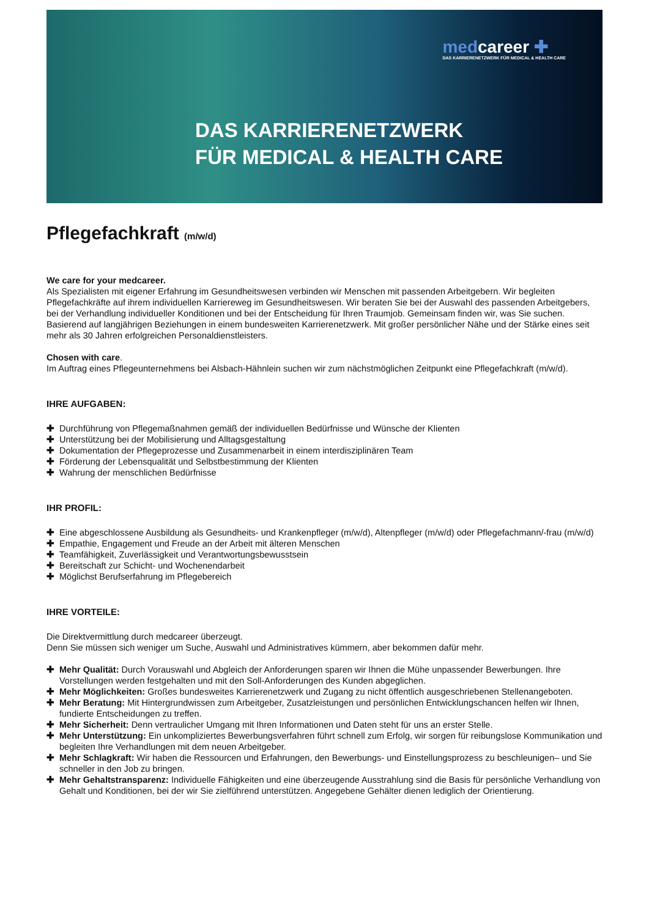medcareer ✚
DAS KARRIERENETZWERK FÜR MEDICAL & HEALTH CARE
DAS KARRIERENETZWERK
FÜR MEDICAL & HEALTH CARE
Pflegefachkraft (m/w/d)
We care for your medcareer.
Als Spezialisten mit eigener Erfahrung im Gesundheitswesen verbinden wir Menschen mit passenden Arbeitgebern. Wir begleiten Pflegefachkräfte auf ihrem individuellen Karriereweg im Gesundheitswesen. Wir beraten Sie bei der Auswahl des passenden Arbeitgebers, bei der Verhandlung individueller Konditionen und bei der Entscheidung für Ihren Traumjob. Gemeinsam finden wir, was Sie suchen. Basierend auf langjährigen Beziehungen in einem bundesweiten Karrierenetzwerk. Mit großer persönlicher Nähe und der Stärke eines seit mehr als 30 Jahren erfolgreichen Personaldienstleisters.
Chosen with care.
Im Auftrag eines Pflegeunternehmens bei Alsbach-Hähnlein suchen wir zum nächstmöglichen Zeitpunkt eine Pflegefachkraft (m/w/d).
IHRE AUFGABEN:
✚ Durchführung von Pflegemaßnahmen gemäß der individuellen Bedürfnisse und Wünsche der Klienten
✚ Unterstützung bei der Mobilisierung und Alltagsgestaltung
✚ Dokumentation der Pflegeprozesse und Zusammenarbeit in einem interdisziplinären Team
✚ Förderung der Lebensqualität und Selbstbestimmung der Klienten
✚ Wahrung der menschlichen Bedürfnisse
IHR PROFIL:
✚ Eine abgeschlossene Ausbildung als Gesundheits- und Krankenpfleger (m/w/d), Altenpfleger (m/w/d) oder Pflegefachmann/-frau (m/w/d)
✚ Empathie, Engagement und Freude an der Arbeit mit älteren Menschen
✚ Teamfähigkeit, Zuverlässigkeit und Verantwortungsbewusstsein
✚ Bereitschaft zur Schicht- und Wochenendarbeit
✚ Möglichst Berufserfahrung im Pflegebereich
IHRE VORTEILE:
Die Direktvermittlung durch medcareer überzeugt.
Denn Sie müssen sich weniger um Suche, Auswahl und Administratives kümmern, aber bekommen dafür mehr.
✚ Mehr Qualität: Durch Vorauswahl und Abgleich der Anforderungen sparen wir Ihnen die Mühe unpassender Bewerbungen. Ihre Vorstellungen werden festgehalten und mit den Soll-Anforderungen des Kunden abgeglichen.
✚ Mehr Möglichkeiten: Großes bundesweites Karrierenetzwerk und Zugang zu nicht öffentlich ausgeschriebenen Stellenangeboten.
✚ Mehr Beratung: Mit Hintergrundwissen zum Arbeitgeber, Zusatzleistungen und persönlichen Entwicklungschancen helfen wir Ihnen, fundierte Entscheidungen zu treffen.
✚ Mehr Sicherheit: Denn vertraulicher Umgang mit Ihren Informationen und Daten steht für uns an erster Stelle.
✚ Mehr Unterstützung: Ein unkompliziertes Bewerbungsverfahren führt schnell zum Erfolg, wir sorgen für reibungslose Kommunikation und begleiten Ihre Verhandlungen mit dem neuen Arbeitgeber.
✚ Mehr Schlagkraft: Wir haben die Ressourcen und Erfahrungen, den Bewerbungs- und Einstellungsprozess zu beschleunigen– und Sie schneller in den Job zu bringen.
✚ Mehr Gehaltstransparenz: Individuelle Fähigkeiten und eine überzeugende Ausstrahlung sind die Basis für persönliche Verhandlung von Gehalt und Konditionen, bei der wir Sie zielführend unterstützen. Angegebene Gehälter dienen lediglich der Orientierung.